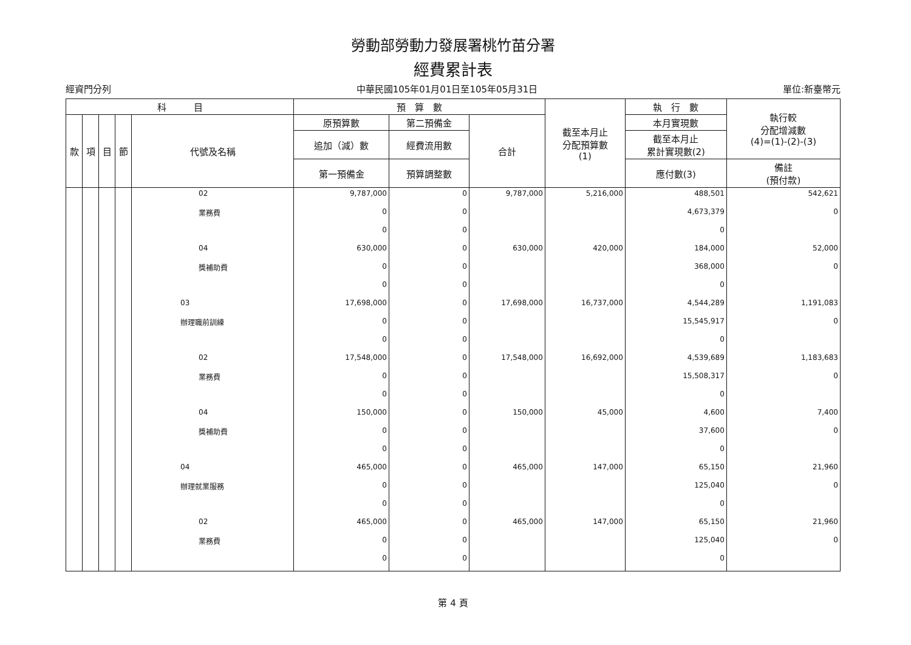勞動部勞動力發展署桃竹苗分署
經費累計表
經資門分列 中華民國105年01月01日至105年05月31日 單位:新臺幣元
| 科 目 | | | | | 預 算 數 | | | 截至本月止 分配預算數 (1) | 執 行 數 | 執行較 分配增減數 (4)=(1)-(2)-(3) |
| --- | --- | --- | --- | --- | --- | --- | --- | --- | --- | --- |
| 款 | 項 | 目 | 節 | 代號及名稱 | 原預算數 | 第二預備金 | 合計 | | 本月實現數 | |
| | | | | | 追加（減）數 | 經費流用數 | | | 截至本月止 累計實現數(2) | |
| | | | | | 第一預備金 | 預算調整數 | | | 應付數(3) | 備註 (預付款) |
| | | | | 02 | 9,787,000 | 0 | 9,787,000 | 5,216,000 | 488,501 | 542,621 |
| | | | | 業務費 | 0 | 0 | | | 4,673,379 | 0 |
| | | | | | 0 | 0 | | | 0 | |
| | | | | 04 | 630,000 | 0 | 630,000 | 420,000 | 184,000 | 52,000 |
| | | | | 獎補助費 | 0 | 0 | | | 368,000 | 0 |
| | | | | | 0 | 0 | | | 0 | |
| | | | | 03 | 17,698,000 | 0 | 17,698,000 | 16,737,000 | 4,544,289 | 1,191,083 |
| | | | | 辦理職前訓練 | 0 | 0 | | | 15,545,917 | 0 |
| | | | | | 0 | 0 | | | 0 | |
| | | | | 02 | 17,548,000 | 0 | 17,548,000 | 16,692,000 | 4,539,689 | 1,183,683 |
| | | | | 業務費 | 0 | 0 | | | 15,508,317 | 0 |
| | | | | | 0 | 0 | | | 0 | |
| | | | | 04 | 150,000 | 0 | 150,000 | 45,000 | 4,600 | 7,400 |
| | | | | 獎補助費 | 0 | 0 | | | 37,600 | 0 |
| | | | | | 0 | 0 | | | 0 | |
| | | | | 04 | 465,000 | 0 | 465,000 | 147,000 | 65,150 | 21,960 |
| | | | | 辦理就業服務 | 0 | 0 | | | 125,040 | 0 |
| | | | | | 0 | 0 | | | 0 | |
| | | | | 02 | 465,000 | 0 | 465,000 | 147,000 | 65,150 | 21,960 |
| | | | | 業務費 | 0 | 0 | | | 125,040 | 0 |
| | | | | | 0 | 0 | | | 0 | |
第 4 頁